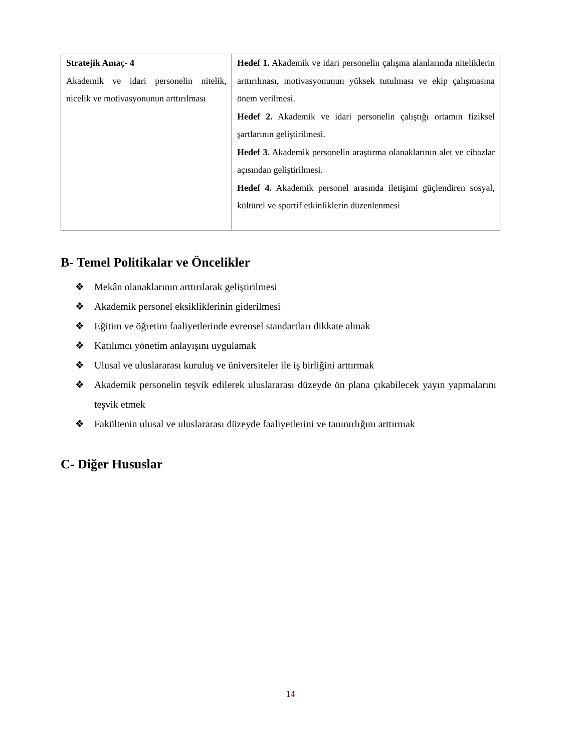| Stratejik Amaç- 4 Akademik ve idari personelin nitelik, nicelik ve motivasyonunun arttırılması | Hedef 1. Akademik ve idari personelin çalışma alanlarında niteliklerin arttırılması, motivasyonunun yüksek tutulması ve ekip çalışmasına önem verilmesi. Hedef 2. Akademik ve idari personelin çalıştığı ortamın fiziksel şartlarının geliştirilmesi. Hedef 3. Akademik personelin araştırma olanaklarının alet ve cihazlar açısından geliştirilmesi. Hedef 4. Akademik personel arasında iletişimi güçlendiren sosyal, kültürel ve sportif etkinliklerin düzenlenmesi |
B- Temel Politikalar ve Öncelikler
❖ Mekân olanaklarının arttırılarak geliştirilmesi
❖ Akademik personel eksikliklerinin giderilmesi
❖ Eğitim ve öğretim faaliyetlerinde evrensel standartları dikkate almak
❖ Katılımcı yönetim anlayışını uygulamak
❖ Ulusal ve uluslararası kuruluş ve üniversiteler ile iş birliğini arttırmak
❖ Akademik personelin teşvik edilerek uluslararası düzeyde ön plana çıkabilecek yayın yapmalarını teşvik etmek
❖ Fakültenin ulusal ve uluslararası düzeyde faaliyetlerini ve tanınırlığını arttırmak
C- Diğer Hususlar
14